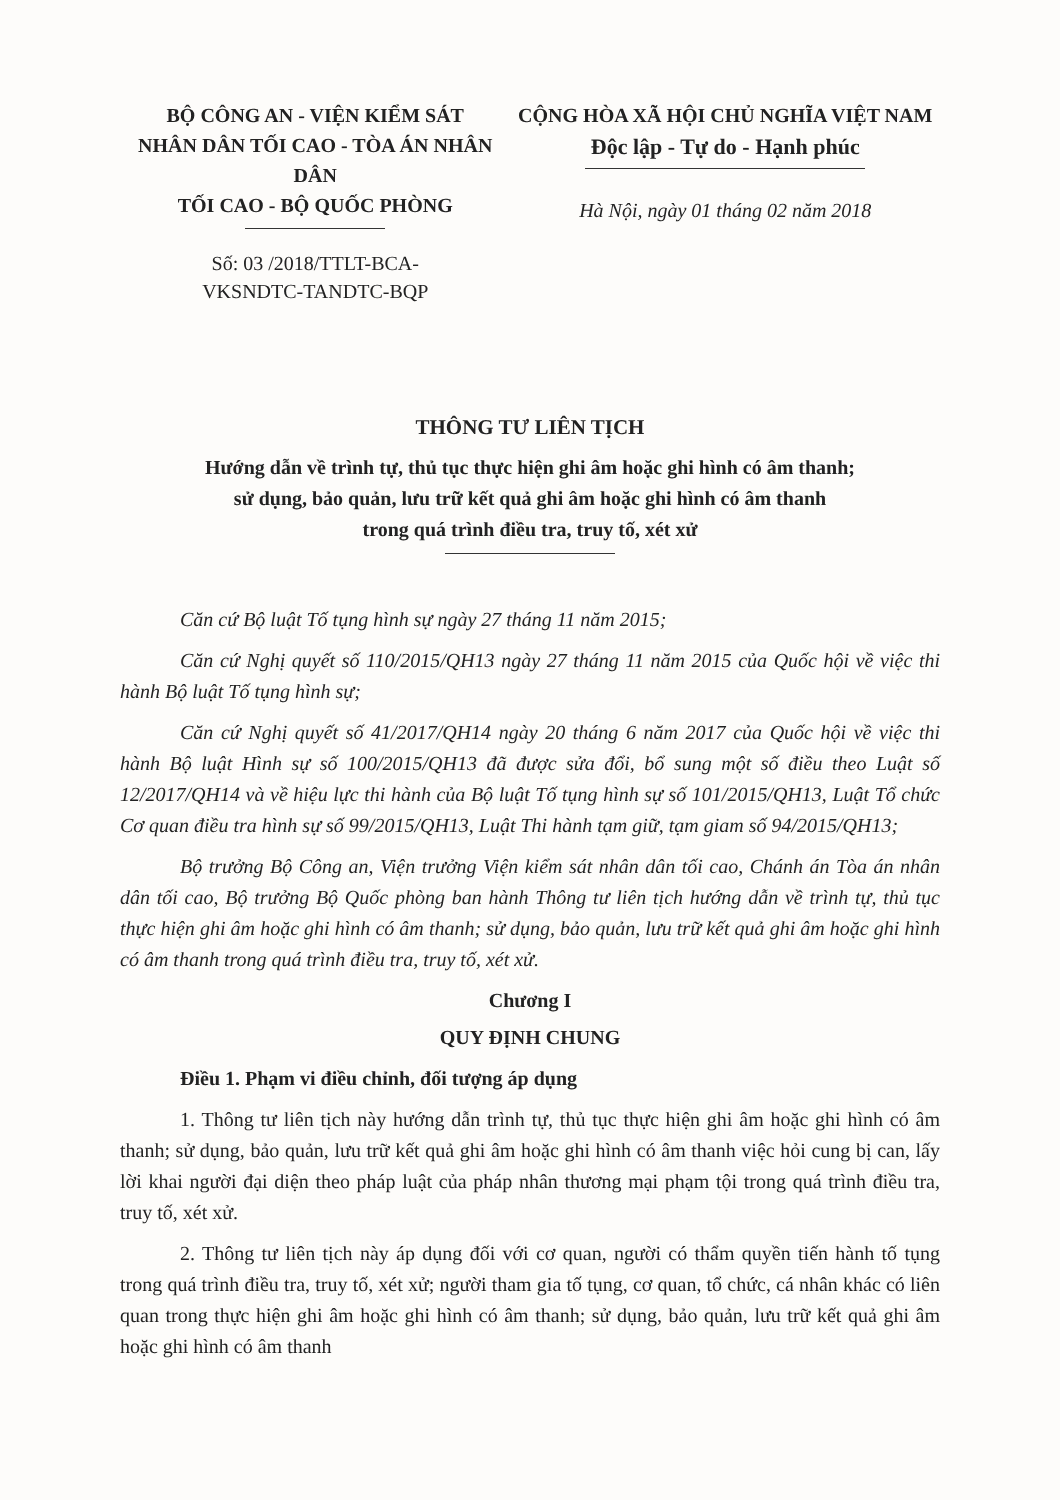BỘ CÔNG AN - VIỆN KIỂM SÁT
NHÂN DÂN TỐI CAO - TÒA ÁN NHÂN DÂN
TỐI CAO - BỘ QUỐC PHÒNG
Số: 03 /2018/TTLT-BCA-
VKSNDTC-TANDTC-BQP
CỘNG HÒA XÃ HỘI CHỦ NGHĨA VIỆT NAM
Độc lập - Tự do - Hạnh phúc
Hà Nội, ngày 01 tháng 02 năm 2018
THÔNG TƯ LIÊN TỊCH
Hướng dẫn về trình tự, thủ tục thực hiện ghi âm hoặc ghi hình có âm thanh;
sử dụng, bảo quản, lưu trữ kết quả ghi âm hoặc ghi hình có âm thanh
trong quá trình điều tra, truy tố, xét xử
Căn cứ Bộ luật Tố tụng hình sự ngày 27 tháng 11 năm 2015;
Căn cứ Nghị quyết số 110/2015/QH13 ngày 27 tháng 11 năm 2015 của Quốc hội về việc thi hành Bộ luật Tố tụng hình sự;
Căn cứ Nghị quyết số 41/2017/QH14 ngày 20 tháng 6 năm 2017 của Quốc hội về việc thi hành Bộ luật Hình sự số 100/2015/QH13 đã được sửa đổi, bổ sung một số điều theo Luật số 12/2017/QH14 và về hiệu lực thi hành của Bộ luật Tố tụng hình sự số 101/2015/QH13, Luật Tổ chức Cơ quan điều tra hình sự số 99/2015/QH13, Luật Thi hành tạm giữ, tạm giam số 94/2015/QH13;
Bộ trưởng Bộ Công an, Viện trưởng Viện kiểm sát nhân dân tối cao, Chánh án Tòa án nhân dân tối cao, Bộ trưởng Bộ Quốc phòng ban hành Thông tư liên tịch hướng dẫn về trình tự, thủ tục thực hiện ghi âm hoặc ghi hình có âm thanh; sử dụng, bảo quản, lưu trữ kết quả ghi âm hoặc ghi hình có âm thanh trong quá trình điều tra, truy tố, xét xử.
Chương I
QUY ĐỊNH CHUNG
Điều 1. Phạm vi điều chỉnh, đối tượng áp dụng
1. Thông tư liên tịch này hướng dẫn trình tự, thủ tục thực hiện ghi âm hoặc ghi hình có âm thanh; sử dụng, bảo quản, lưu trữ kết quả ghi âm hoặc ghi hình có âm thanh việc hỏi cung bị can, lấy lời khai người đại diện theo pháp luật của pháp nhân thương mại phạm tội trong quá trình điều tra, truy tố, xét xử.
2. Thông tư liên tịch này áp dụng đối với cơ quan, người có thẩm quyền tiến hành tố tụng trong quá trình điều tra, truy tố, xét xử; người tham gia tố tụng, cơ quan, tổ chức, cá nhân khác có liên quan trong thực hiện ghi âm hoặc ghi hình có âm thanh; sử dụng, bảo quản, lưu trữ kết quả ghi âm hoặc ghi hình có âm thanh